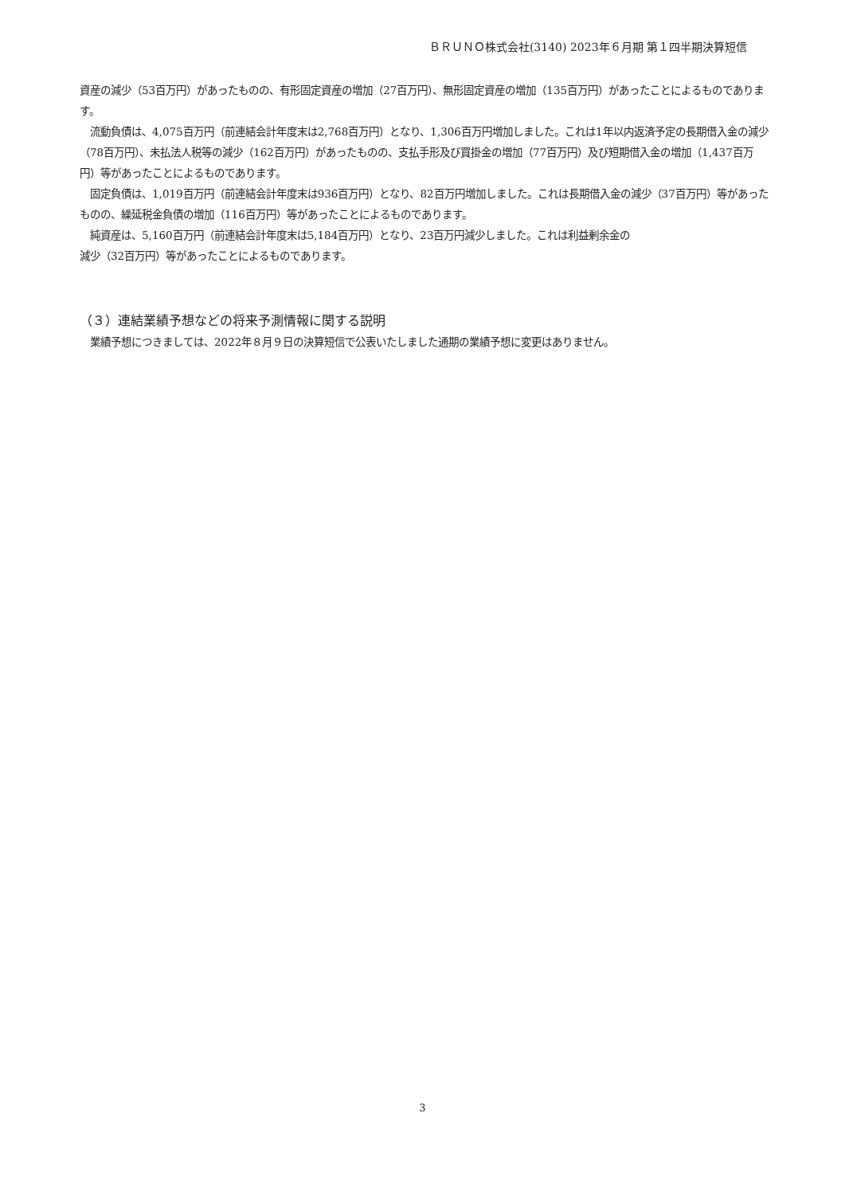ＢＲＵＮＯ株式会社(3140) 2023年６月期 第１四半期決算短信
資産の減少（53百万円）があったものの、有形固定資産の増加（27百万円）、無形固定資産の増加（135百万円）があったことによるものであります。
　流動負債は、4,075百万円（前連結会計年度末は2,768百万円）となり、1,306百万円増加しました。これは1年以内返済予定の長期借入金の減少（78百万円）、未払法人税等の減少（162百万円）があったものの、支払手形及び買掛金の増加（77百万円）及び短期借入金の増加（1,437百万円）等があったことによるものであります。
　固定負債は、1,019百万円（前連結会計年度末は936百万円）となり、82百万円増加しました。これは長期借入金の減少（37百万円）等があったものの、繰延税金負債の増加（116百万円）等があったことによるものであります。
　純資産は、5,160百万円（前連結会計年度末は5,184百万円）となり、23百万円減少しました。これは利益剰余金の
減少（32百万円）等があったことによるものであります。
（３）連結業績予想などの将来予測情報に関する説明
　業績予想につきましては、2022年８月９日の決算短信で公表いたしました通期の業績予想に変更はありません。
3